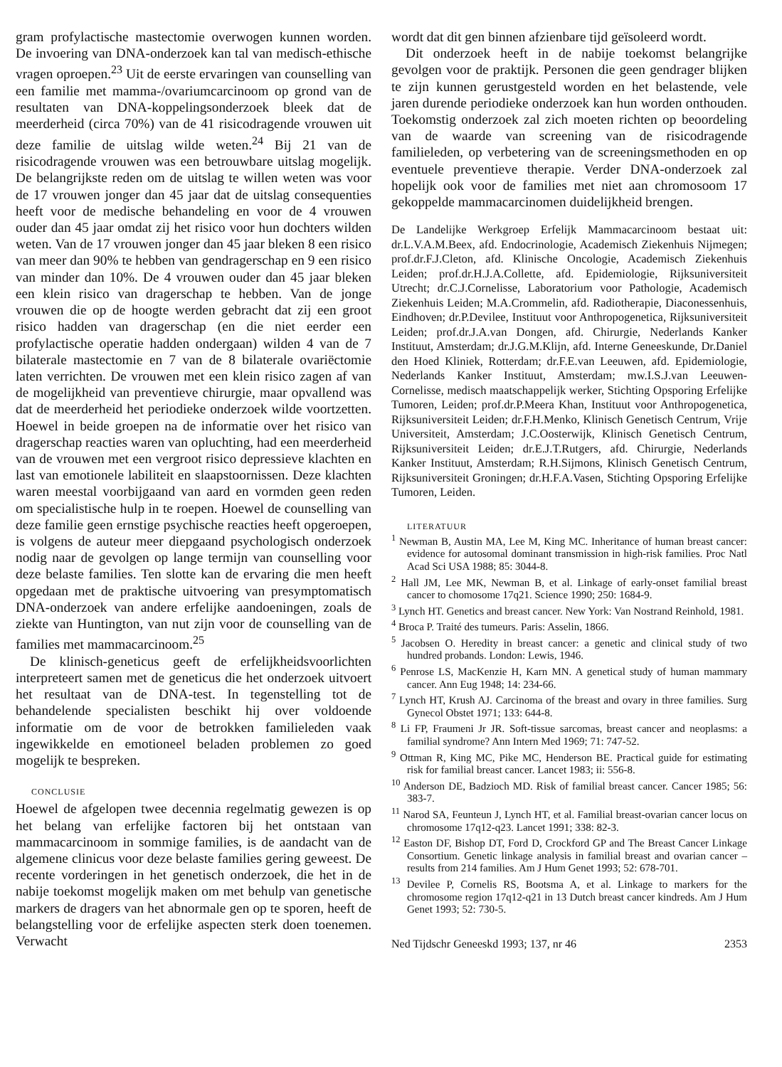gram profylactische mastectomie overwogen kunnen worden. De invoering van DNA-onderzoek kan tal van medisch-ethische vragen oproepen.<sup>23</sup> Uit de eerste ervaringen van counselling van een familie met mamma-/ovariumcarcinoom op grond van de resultaten van DNA-koppelingsonderzoek bleek dat de meerderheid (circa 70%) van de 41 risicodragende vrouwen uit deze familie de uitslag wilde weten.<sup>24</sup> Bij 21 van de risicodragende vrouwen was een betrouwbare uitslag mogelijk. De belangrijkste reden om de uitslag te willen weten was voor de 17 vrouwen jonger dan 45 jaar dat de uitslag consequenties heeft voor de medische behandeling en voor de 4 vrouwen ouder dan 45 jaar omdat zij het risico voor hun dochters wilden weten. Van de 17 vrouwen jonger dan 45 jaar bleken 8 een risico van meer dan 90% te hebben van gendragerschap en 9 een risico van minder dan 10%. De 4 vrouwen ouder dan 45 jaar bleken een klein risico van dragerschap te hebben. Van de jonge vrouwen die op de hoogte werden gebracht dat zij een groot risico hadden van dragerschap (en die niet eerder een profylactische operatie hadden ondergaan) wilden 4 van de 7 bilaterale mastectomie en 7 van de 8 bilaterale ovariëctomie laten verrichten. De vrouwen met een klein risico zagen af van de mogelijkheid van preventieve chirurgie, maar opvallend was dat de meerderheid het periodieke onderzoek wilde voortzetten. Hoewel in beide groepen na de informatie over het risico van dragerschap reacties waren van opluchting, had een meerderheid van de vrouwen met een vergroot risico depressieve klachten en last van emotionele labiliteit en slaapstoornissen. Deze klachten waren meestal voorbijgaand van aard en vormden geen reden om specialistische hulp in te roepen. Hoewel de counselling van deze familie geen ernstige psychische reacties heeft opgeroepen, is volgens de auteur meer diepgaand psychologisch onderzoek nodig naar de gevolgen op lange termijn van counselling voor deze belaste families. Ten slotte kan de ervaring die men heeft opgedaan met de praktische uitvoering van presymptomatisch DNA-onderzoek van andere erfelijke aandoeningen, zoals de ziekte van Huntington, van nut zijn voor de counselling van de families met mammacarcinoom.<sup>25</sup>
De klinisch-geneticus geeft de erfelijkheidsvoorlichten interpreteert samen met de geneticus die het onderzoek uitvoert het resultaat van de DNA-test. In tegenstelling tot de behandelende specialisten beschikt hij over voldoende informatie om de voor de betrokken familieleden vaak ingewikkelde en emotioneel beladen problemen zo goed mogelijk te bespreken.
CONCLUSIE
Hoewel de afgelopen twee decennia regelmatig gewezen is op het belang van erfelijke factoren bij het ontstaan van mammacarcinoom in sommige families, is de aandacht van de algemene clinicus voor deze belaste families gering geweest. De recente vorderingen in het genetisch onderzoek, die het in de nabije toekomst mogelijk maken om met behulp van genetische markers de dragers van het abnormale gen op te sporen, heeft de belangstelling voor de erfelijke aspecten sterk doen toenemen. Verwacht
wordt dat dit gen binnen afzienbare tijd geïsoleerd wordt.
Dit onderzoek heeft in de nabije toekomst belangrijke gevolgen voor de praktijk. Personen die geen gendrager blijken te zijn kunnen gerustgesteld worden en het belastende, vele jaren durende periodieke onderzoek kan hun worden onthouden. Toekomstig onderzoek zal zich moeten richten op beoordeling van de waarde van screening van de risicodragende familieleden, op verbetering van de screeningsmethoden en op eventuele preventieve therapie. Verder DNA-onderzoek zal hopelijk ook voor de families met niet aan chromosoom 17 gekoppelde mammacarcinomen duidelijkheid brengen.
De Landelijke Werkgroep Erfelijk Mammacarcinoom bestaat uit: dr.L.V.A.M.Beex, afd. Endocrinologie, Academisch Ziekenhuis Nijmegen; prof.dr.F.J.Cleton, afd. Klinische Oncologie, Academisch Ziekenhuis Leiden; prof.dr.H.J.A.Collette, afd. Epidemiologie, Rijksuniversiteit Utrecht; dr.C.J.Cornelisse, Laboratorium voor Pathologie, Academisch Ziekenhuis Leiden; M.A.Crommelin, afd. Radiotherapie, Diaconessenhuis, Eindhoven; dr.P.Devilee, Instituut voor Anthropogenetica, Rijksuniversiteit Leiden; prof.dr.J.A.van Dongen, afd. Chirurgie, Nederlands Kanker Instituut, Amsterdam; dr.J.G.M.Klijn, afd. Interne Geneeskunde, Dr.Daniel den Hoed Kliniek, Rotterdam; dr.F.E.van Leeuwen, afd. Epidemiologie, Nederlands Kanker Instituut, Amsterdam; mw.I.S.J.van Leeuwen-Cornelisse, medisch maatschappelijk werker, Stichting Opsporing Erfelijke Tumoren, Leiden; prof.dr.P.Meera Khan, Instituut voor Anthropogenetica, Rijksuniversiteit Leiden; dr.F.H.Menko, Klinisch Genetisch Centrum, Vrije Universiteit, Amsterdam; J.C.Oosterwijk, Klinisch Genetisch Centrum, Rijksuniversiteit Leiden; dr.E.J.T.Rutgers, afd. Chirurgie, Nederlands Kanker Instituut, Amsterdam; R.H.Sijmons, Klinisch Genetisch Centrum, Rijksuniversiteit Groningen; dr.H.F.A.Vasen, Stichting Opsporing Erfelijke Tumoren, Leiden.
LITERATUUR
<sup>1</sup> Newman B, Austin MA, Lee M, King MC. Inheritance of human breast cancer: evidence for autosomal dominant transmission in high-risk families. Proc Natl Acad Sci USA 1988; 85: 3044-8.
<sup>2</sup> Hall JM, Lee MK, Newman B, et al. Linkage of early-onset familial breast cancer to chomosome 17q21. Science 1990; 250: 1684-9.
<sup>3</sup> Lynch HT. Genetics and breast cancer. New York: Van Nostrand Reinhold, 1981.
<sup>4</sup> Broca P. Traité des tumeurs. Paris: Asselin, 1866.
<sup>5</sup> Jacobsen O. Heredity in breast cancer: a genetic and clinical study of two hundred probands. London: Lewis, 1946.
<sup>6</sup> Penrose LS, MacKenzie H, Karn MN. A genetical study of human mammary cancer. Ann Eug 1948; 14: 234-66.
<sup>7</sup> Lynch HT, Krush AJ. Carcinoma of the breast and ovary in three families. Surg Gynecol Obstet 1971; 133: 644-8.
<sup>8</sup> Li FP, Fraumeni Jr JR. Soft-tissue sarcomas, breast cancer and neoplasms: a familial syndrome? Ann Intern Med 1969; 71: 747-52.
<sup>9</sup> Ottman R, King MC, Pike MC, Henderson BE. Practical guide for estimating risk for familial breast cancer. Lancet 1983; ii: 556-8.
<sup>10</sup> Anderson DE, Badzioch MD. Risk of familial breast cancer. Cancer 1985; 56: 383-7.
<sup>11</sup> Narod SA, Feunteun J, Lynch HT, et al. Familial breast-ovarian cancer locus on chromosome 17q12-q23. Lancet 1991; 338: 82-3.
<sup>12</sup> Easton DF, Bishop DT, Ford D, Crockford GP and The Breast Cancer Linkage Consortium. Genetic linkage analysis in familial breast and ovarian cancer – results from 214 families. Am J Hum Genet 1993; 52: 678-701.
<sup>13</sup> Devilee P, Cornelis RS, Bootsma A, et al. Linkage to markers for the chromosome region 17q12-q21 in 13 Dutch breast cancer kindreds. Am J Hum Genet 1993; 52: 730-5.
Ned Tijdschr Geneeskd 1993; 137, nr 46 2353